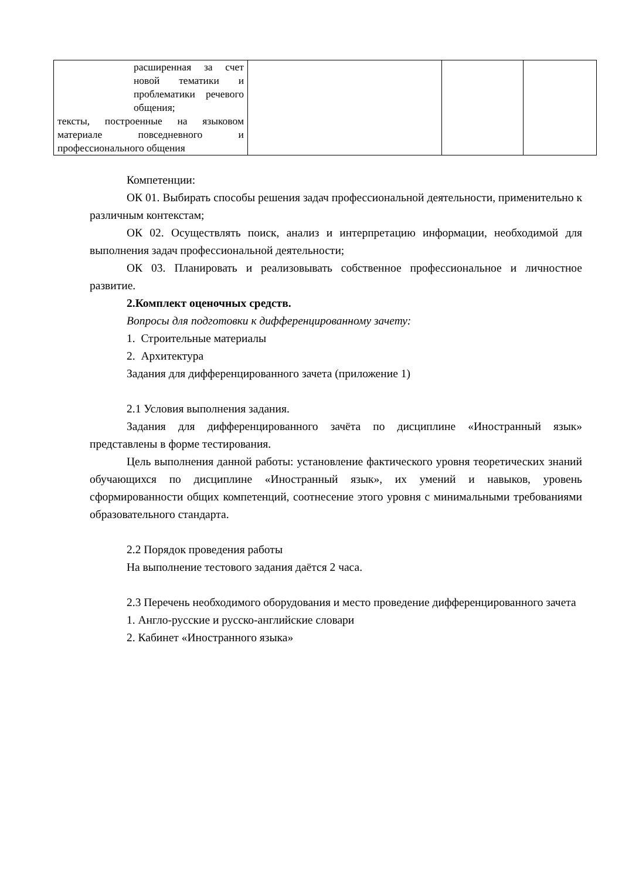| расширенная за счет новой тематики и проблематики речевого общения; тексты, построенные на языковом материале повседневного и профессионального общения | | | |
Компетенции:
ОК 01. Выбирать способы решения задач профессиональной деятельности, применительно к различным контекстам;
ОК 02. Осуществлять поиск, анализ и интерпретацию информации, необходимой для выполнения задач профессиональной деятельности;
ОК 03. Планировать и реализовывать собственное профессиональное и личностное развитие.
2.Комплект оценочных средств.
Вопросы для подготовки к дифференцированному зачету:
1. Строительные материалы
2. Архитектура
Задания для дифференцированного зачета (приложение 1)
2.1 Условия выполнения задания.
Задания для дифференцированного зачёта по дисциплине «Иностранный язык» представлены в форме тестирования.
Цель выполнения данной работы: установление фактического уровня теоретических знаний обучающихся по дисциплине «Иностранный язык», их умений и навыков, уровень сформированности общих компетенций, соотнесение этого уровня с минимальными требованиями образовательного стандарта.
2.2 Порядок проведения работы
На выполнение тестового задания даётся 2 часа.
2.3 Перечень необходимого оборудования и место проведение дифференцированного зачета
1. Англо-русские и русско-английские словари
2. Кабинет «Иностранного языка»